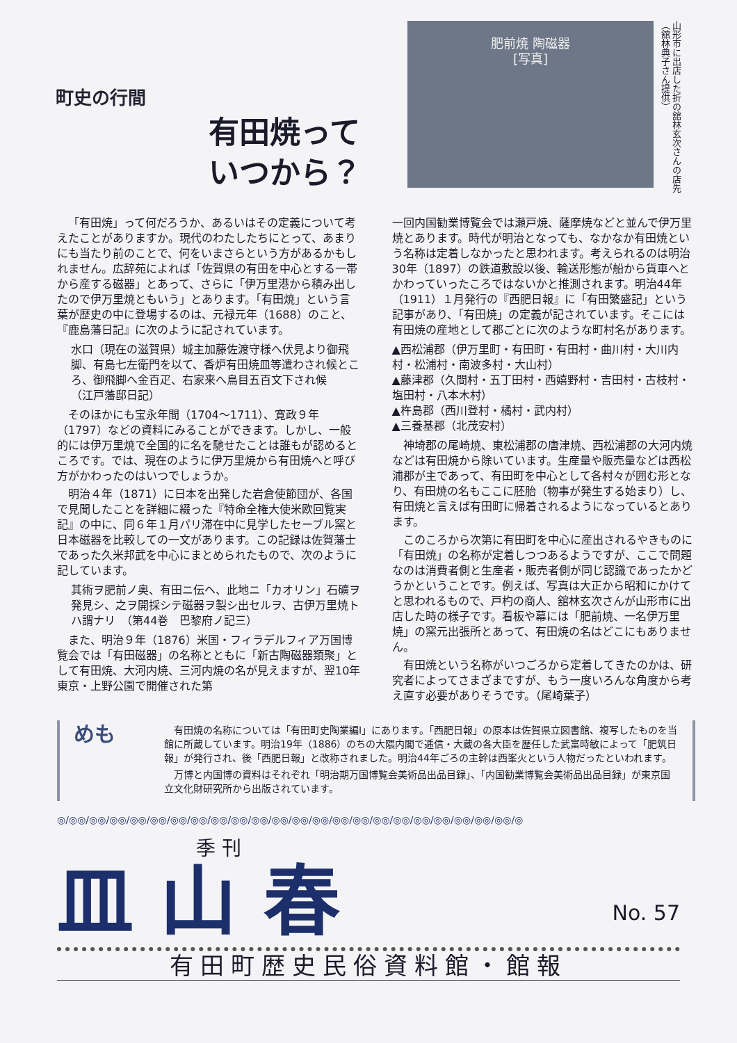町史の行間
有田焼って
いつから？
肥前焼 陶磁器
[写真]
山形市に出店した折の舘林玄次さんの店先（舘林典子さん提供）
「有田焼」って何だろうか、あるいはその定義について考えたことがありますか。現代のわたしたちにとって、あまりにも当たり前のことで、何をいまさらという方があるかもしれません。広辞苑によれば「佐賀県の有田を中心とする一帯から産する磁器」とあって、さらに「伊万里港から積み出したので伊万里焼ともいう」とあります。「有田焼」という言葉が歴史の中に登場するのは、元禄元年（1688）のこと、『鹿島藩日記』に次のように記されています。
水口（現在の滋賀県）城主加藤佐渡守様へ伏見より御飛脚、有島七左衛門を以て、香炉有田焼皿等遣わされ候ところ、御飛脚へ金百疋、右家来へ鳥目五百文下され候　　　　（江戸藩邸日記）
そのほかにも宝永年間（1704〜1711）、寛政９年（1797）などの資料にみることができます。しかし、一般的には伊万里焼で全国的に名を馳せたことは誰もが認めるところです。では、現在のように伊万里焼から有田焼へと呼び方がかわったのはいつでしょうか。
明治４年（1871）に日本を出発した岩倉使節団が、各国で見聞したことを詳細に綴った『特命全権大使米欧回覧実記』の中に、同６年１月パリ滞在中に見学したセーブル窯と日本磁器を比較しての一文があります。この記録は佐賀藩士であった久米邦武を中心にまとめられたもので、次のように記しています。
其術ヲ肥前ノ奥、有田ニ伝ヘ、此地ニ「カオリン」石礦ヲ発見シ、之ヲ開採シテ磁器ヲ製シ出セルヲ、古伊万里焼トハ謂ナリ　（第44巻　巴黎府ノ記三）
また、明治９年（1876）米国・フィラデルフィア万国博覧会では「有田磁器」の名称とともに「新古陶磁器類聚」として有田焼、大河内焼、三河内焼の名が見えますが、翌10年東京・上野公園で開催された第
一回内国勧業博覧会では瀬戸焼、薩摩焼などと並んで伊万里焼とあります。時代が明治となっても、なかなか有田焼という名称は定着しなかったと思われます。考えられるのは明治30年（1897）の鉄道敷設以後、輸送形態が船から貨車へとかわっていったころではないかと推測されます。明治44年（1911）１月発行の『西肥日報』に「有田繁盛記」という記事があり、「有田焼」の定義が記されています。そこには有田焼の産地として郡ごとに次のような町村名があります。
▲西松浦郡（伊万里町・有田町・有田村・曲川村・大川内村・松浦村・南波多村・大山村）
▲藤津郡（久間村・五丁田村・西嬉野村・吉田村・古枝村・塩田村・八本木村）
▲杵島郡（西川登村・橘村・武内村）
▲三養基郡（北茂安村）
神埼郡の尾崎焼、東松浦郡の唐津焼、西松浦郡の大河内焼などは有田焼から除いています。生産量や販売量などは西松浦郡が主であって、有田町を中心として各村々が囲む形となり、有田焼の名もここに胚胎（物事が発生する始まり）し、有田焼と言えば有田町に帰着されるようになっているとあります。
このころから次第に有田町を中心に産出されるやきものに「有田焼」の名称が定着しつつあるようですが、ここで問題なのは消費者側と生産者・販売者側が同じ認識であったかどうかということです。例えば、写真は大正から昭和にかけてと思われるもので、戸杓の商人、舘林玄次さんが山形市に出店した時の様子です。看板や幕には「肥前焼、一名伊万里焼」の窯元出張所とあって、有田焼の名はどこにもありません。
有田焼という名称がいつごろから定着してきたのかは、研究者によってさまざまですが、もう一度いろんな角度から考え直す必要がありそうです。（尾崎葉子）
めも
有田焼の名称については「有田町史陶業編Ⅰ」にあります。「西肥日報」の原本は佐賀県立図書館、複写したものを当館に所蔵しています。明治19年（1886）のちの大隈内閣で逓信・大蔵の各大臣を歴任した武富時敏によって「肥筑日報」が発行され、後「西肥日報」と改称されました。明治44年ごろの主幹は西峯火という人物だったといわれます。
万博と内国博の資料はそれぞれ「明治期万国博覧会美術品出品目録」、「内国勧業博覧会美術品出品目録」が東京国立文化財研究所から出版されています。
◎/◎◎/◎◎/◎◎/◎◎/◎◎/◎◎/◎◎/◎◎/◎◎/◎◎/◎◎/◎◎/◎◎/◎◎/◎◎/◎◎/◎◎/◎◎/◎◎/◎◎/◎◎/◎◎/◎
季 刊
No. 57
皿 山 春
有田町歴史民俗資料館・館報